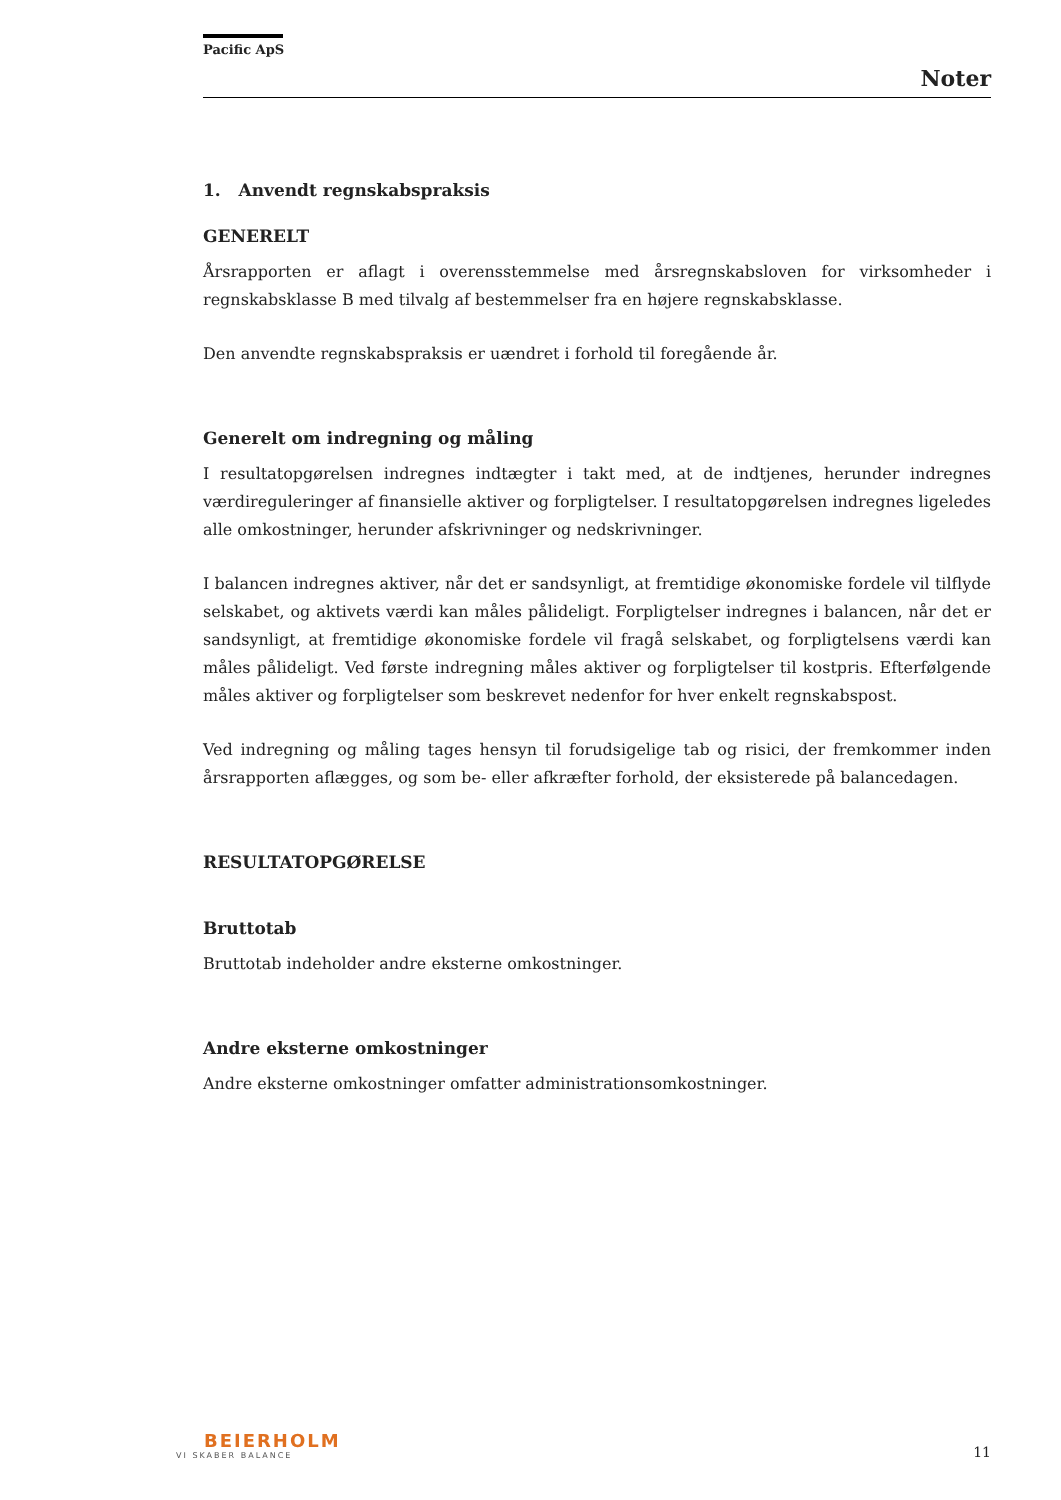Pacific ApS
Noter
1. Anvendt regnskabspraksis
GENERELT
Årsrapporten er aflagt i overensstemmelse med årsregnskabsloven for virksomheder i regnskabsklasse B med tilvalg af bestemmelser fra en højere regnskabsklasse.
Den anvendte regnskabspraksis er uændret i forhold til foregående år.
Generelt om indregning og måling
I resultatopgørelsen indregnes indtægter i takt med, at de indtjenes, herunder indregnes værdireguleringer af finansielle aktiver og forpligtelser. I resultatopgørelsen indregnes ligeledes alle omkostninger, herunder afskrivninger og nedskrivninger.
I balancen indregnes aktiver, når det er sandsynligt, at fremtidige økonomiske fordele vil tilflyde selskabet, og aktivets værdi kan måles pålideligt. Forpligtelser indregnes i balancen, når det er sandsynligt, at fremtidige økonomiske fordele vil fragå selskabet, og forpligtelsens værdi kan måles pålideligt. Ved første indregning måles aktiver og forpligtelser til kostpris. Efterfølgende måles aktiver og forpligtelser som beskrevet nedenfor for hver enkelt regnskabspost.
Ved indregning og måling tages hensyn til forudsigelige tab og risici, der fremkommer inden årsrapporten aflægges, og som be- eller afkræfter forhold, der eksisterede på balancedagen.
RESULTATOPGØRELSE
Bruttotab
Bruttotab indeholder andre eksterne omkostninger.
Andre eksterne omkostninger
Andre eksterne omkostninger omfatter administrationsomkostninger.
BEIERHOLM
VI SKABER BALANCE
11